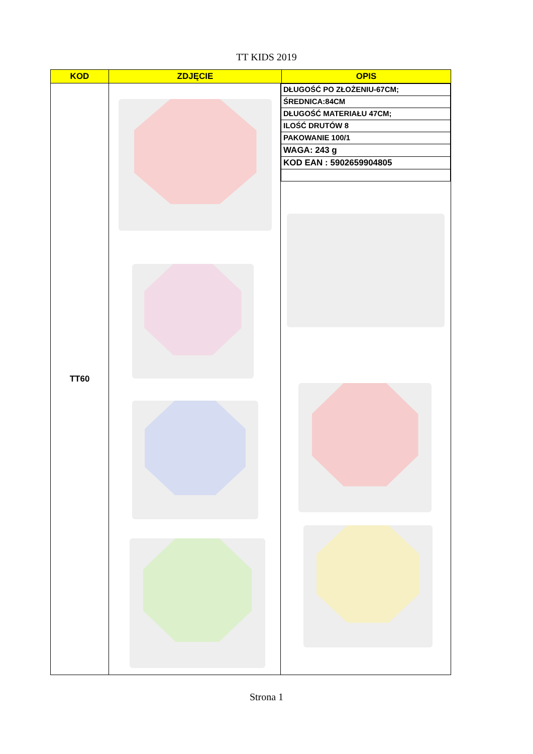TT KIDS 2019
| KOD | ZDJĘCIE | OPIS |
| --- | --- | --- |
| TT60 | / DŁUGOŚĆ PO ZŁOŻENIU-67CM; / / ŚREDNICA:84CM / / DŁUGOŚĆ MATERIAŁU 47CM; / / ILOŚĆ DRUTÓW 8 / / PAKOWANIE 100/1 / / WAGA: 243 g / / KOD EAN : 5902659904805 / | |
Strona 1